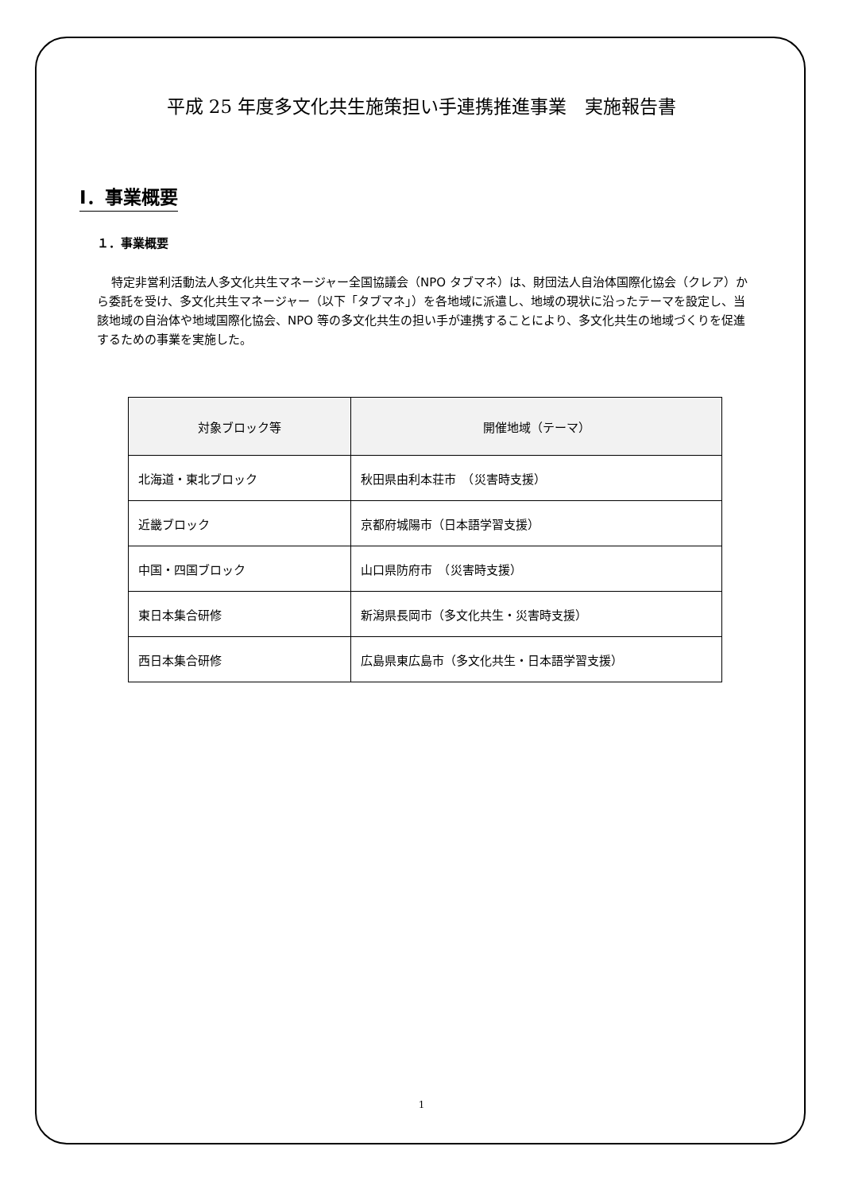平成 25 年度多文化共生施策担い手連携推進事業　実施報告書
Ⅰ．事業概要
１．事業概要
特定非営利活動法人多文化共生マネージャー全国協議会（NPO タブマネ）は、財団法人自治体国際化協会（クレア）から委託を受け、多文化共生マネージャー（以下「タブマネ」）を各地域に派遣し、地域の現状に沿ったテーマを設定し、当該地域の自治体や地域国際化協会、NPO 等の多文化共生の担い手が連携することにより、多文化共生の地域づくりを促進するための事業を実施した。
| 対象ブロック等 | 開催地域（テーマ） |
| --- | --- |
| 北海道・東北ブロック | 秋田県由利本荘市 （災害時支援） |
| 近畿ブロック | 京都府城陽市（日本語学習支援） |
| 中国・四国ブロック | 山口県防府市 （災害時支援） |
| 東日本集合研修 | 新潟県長岡市（多文化共生・災害時支援） |
| 西日本集合研修 | 広島県東広島市（多文化共生・日本語学習支援） |
1